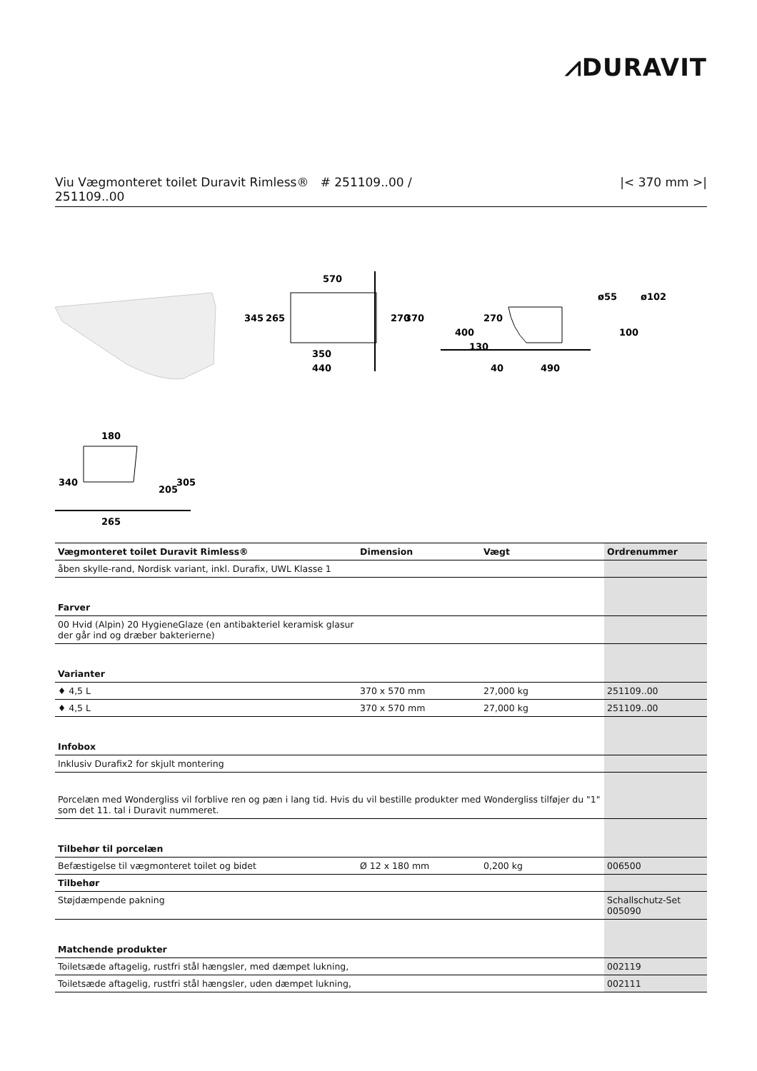⩘DURAVIT
Viu Vægmonteret toilet Duravit Rimless® # 251109..00 /
251109..00
|< 370 mm >|
570
350
440
345
265
270
370
400
270
130
40
490
ø55
ø102
100
180
265
340
205
305
| Vægmonteret toilet Duravit Rimless® | Dimension | Vægt | Ordrenummer |
| --- | --- | --- | --- |
| åben skylle-rand, Nordisk variant, inkl. Durafix, UWL Klasse 1 | | | |
| Farver | | | |
| 00 Hvid (Alpin) 20 HygieneGlaze (en antibakteriel keramisk glasur der går ind og dræber bakterierne) | | | |
| Varianter | | | |
| ♦ 4,5 L | 370 x 570 mm | 27,000 kg | 251109..00 |
| ♦ 4,5 L | 370 x 570 mm | 27,000 kg | 251109..00 |
| Infobox | | | |
| Inklusiv Durafix2 for skjult montering | | | |
| Porcelæn med Wondergliss vil forblive ren og pæn i lang tid. Hvis du vil bestille produkter med Wondergliss tilføjer du "1" som det 11. tal i Duravit nummeret. | | | |
| Tilbehør til porcelæn | | | |
| Befæstigelse til vægmonteret toilet og bidet | Ø 12 x 180 mm | 0,200 kg | 006500 |
| Tilbehør | | | |
| Støjdæmpende pakning | | | Schallschutz-Set 005090 |
| Matchende produkter | | | |
| Toiletsæde aftagelig, rustfri stål hængsler, med dæmpet lukning, | | | 002119 |
| Toiletsæde aftagelig, rustfri stål hængsler, uden dæmpet lukning, | | | 002111 |